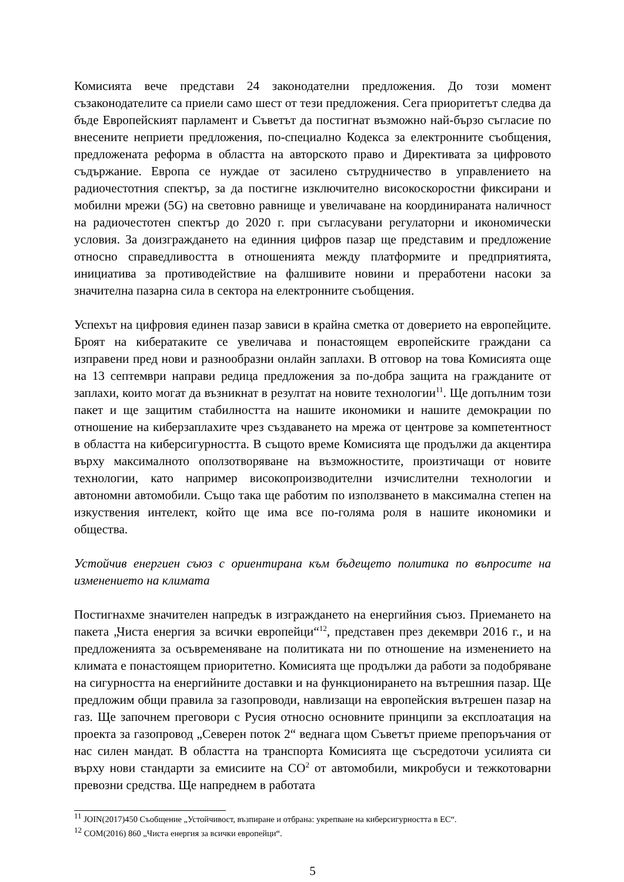Комисията вече представи 24 законодателни предложения. До този момент съзаконодателите са приели само шест от тези предложения. Сега приоритетът следва да бъде Европейският парламент и Съветът да постигнат възможно най-бързо съгласие по внесените неприети предложения, по-специално Кодекса за електронните съобщения, предложената реформа в областта на авторското право и Директивата за цифровото съдържание. Европа се нуждае от засилено сътрудничество в управлението на радиочестотния спектър, за да постигне изключително високоскоростни фиксирани и мобилни мрежи (5G) на световно равнище и увеличаване на координираната наличност на радиочестотен спектър до 2020 г. при съгласувани регулаторни и икономически условия. За доизграждането на единния цифров пазар ще представим и предложение относно справедливостта в отношенията между платформите и предприятията, инициатива за противодействие на фалшивите новини и преработени насоки за значителна пазарна сила в сектора на електронните съобщения.
Успехът на цифровия единен пазар зависи в крайна сметка от доверието на европейците. Броят на кибератаките се увеличава и понастоящем европейските граждани са изправени пред нови и разнообразни онлайн заплахи. В отговор на това Комисията още на 13 септември направи редица предложения за по-добра защита на гражданите от заплахи, които могат да възникнат в резултат на новите технологии<sup>11</sup>. Ще допълним този пакет и ще защитим стабилността на нашите икономики и нашите демокрации по отношение на киберзаплахите чрез създаването на мрежа от центрове за компетентност в областта на киберсигурността. В същото време Комисията ще продължи да акцентира върху максималното оползотворяване на възможностите, произтичащи от новите технологии, като например високопроизводителни изчислителни технологии и автономни автомобили. Също така ще работим по използването в максимална степен на изкуствения интелект, който ще има все по-голяма роля в нашите икономики и общества.
Устойчив енергиен съюз с ориентирана към бъдещето политика по въпросите на изменението на климата
Постигнахме значителен напредък в изграждането на енергийния съюз. Приемането на пакета „Чиста енергия за всички европейци“<sup>12</sup>, представен през декември 2016 г., и на предложенията за осъвременяване на политиката ни по отношение на изменението на климата е понастоящем приоритетно. Комисията ще продължи да работи за подобряване на сигурността на енергийните доставки и на функционирането на вътрешния пазар. Ще предложим общи правила за газопроводи, навлизащи на европейския вътрешен пазар на газ. Ще започнем преговори с Русия относно основните принципи за експлоатация на проекта за газопровод „Северен поток 2“ веднага щом Съветът приеме препоръчания от нас силен мандат. В областта на транспорта Комисията ще съсредоточи усилията си върху нови стандарти за емисиите на CO<sup>2</sup> от автомобили, микробуси и тежкотоварни превозни средства. Ще напреднем в работата
<sup>11</sup> JOIN(2017)450 Съобщение „Устойчивост, възпиране и отбрана: укрепване на киберсигурността в ЕС“.
<sup>12</sup> COM(2016) 860 „Чиста енергия за всички европейци“.
5